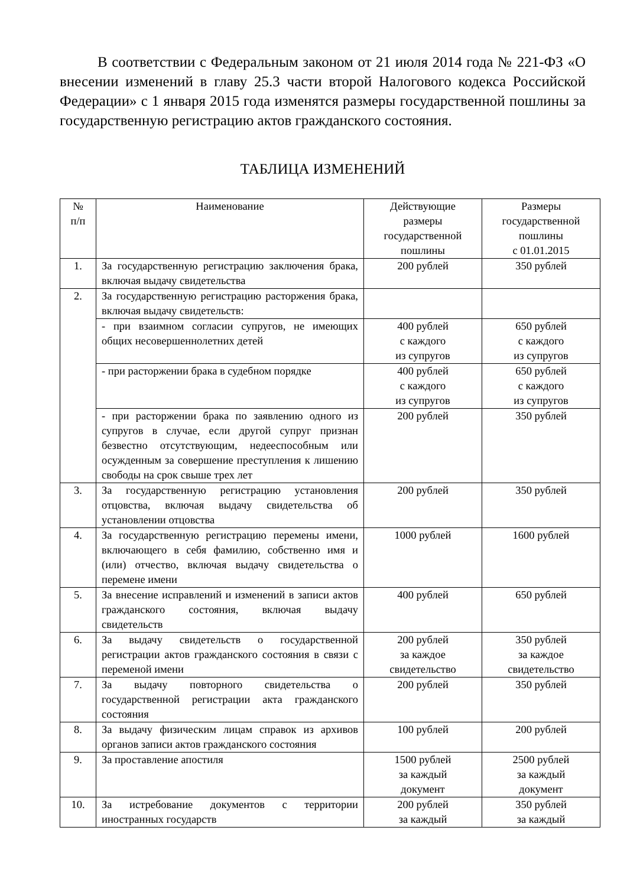В соответствии с Федеральным законом от 21 июля 2014 года № 221-ФЗ «О внесении изменений в главу 25.3 части второй Налогового кодекса Российской Федерации» с 1 января 2015 года изменятся размеры государственной пошлины за государственную регистрацию актов гражданского состояния.
ТАБЛИЦА ИЗМЕНЕНИЙ
| № п/п | Наименование | Действующие размеры государственной пошлины | Размеры государственной пошлины с 01.01.2015 |
| --- | --- | --- | --- |
| 1. | За государственную регистрацию заключения брака, включая выдачу свидетельства | 200 рублей | 350 рублей |
| 2. | За государственную регистрацию расторжения брака, включая выдачу свидетельств: | | |
| | - при взаимном согласии супругов, не имеющих общих несовершеннолетних детей | 400 рублей с каждого из супругов | 650 рублей с каждого из супругов |
| | - при расторжении брака в судебном порядке | 400 рублей с каждого из супругов | 650 рублей с каждого из супругов |
| | - при расторжении брака по заявлению одного из супругов в случае, если другой супруг признан безвестно отсутствующим, недееспособным или осужденным за совершение преступления к лишению свободы на срок свыше трех лет | 200 рублей | 350 рублей |
| 3. | За государственную регистрацию установления отцовства, включая выдачу свидетельства об установлении отцовства | 200 рублей | 350 рублей |
| 4. | За государственную регистрацию перемены имени, включающего в себя фамилию, собственно имя и (или) отчество, включая выдачу свидетельства о перемене имени | 1000 рублей | 1600 рублей |
| 5. | За внесение исправлений и изменений в записи актов гражданского состояния, включая выдачу свидетельств | 400 рублей | 650 рублей |
| 6. | За выдачу свидетельств о государственной регистрации актов гражданского состояния в связи с переменой имени | 200 рублей за каждое свидетельство | 350 рублей за каждое свидетельство |
| 7. | За выдачу повторного свидетельства о государственной регистрации акта гражданского состояния | 200 рублей | 350 рублей |
| 8. | За выдачу физическим лицам справок из архивов органов записи актов гражданского состояния | 100 рублей | 200 рублей |
| 9. | За проставление апостиля | 1500 рублей за каждый документ | 2500 рублей за каждый документ |
| 10. | За истребование документов с территории иностранных государств | 200 рублей за каждый | 350 рублей за каждый |